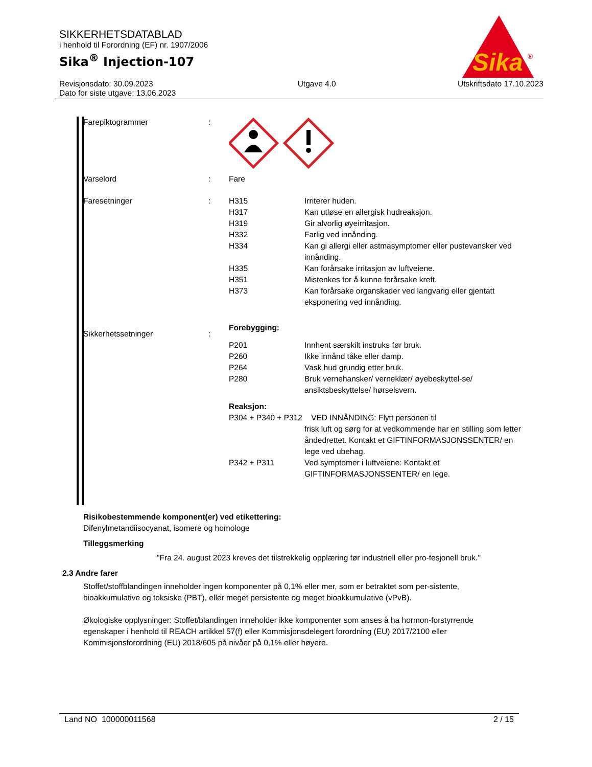SIKKERHETSDATABLAD
i henhold til Forordning (EF) nr. 1907/2006
Sika<sup>®</sup> Injection-107
Revisjonsdato: 30.09.2023
Dato for siste utgave: 13.06.2023
Utgave 4.0 Utskriftsdato 17.10.2023
Sika
®
| Farepiktogrammer | : | | |
| Varselord | : | Fare | |
| Faresetninger | : | H315 H317 H319 H332 H334 H335 H351 H373 | Irriterer huden. Kan utløse en allergisk hudreaksjon. Gir alvorlig øyeirritasjon. Farlig ved innånding. Kan gi allergi eller astmasymptomer eller pustevansker ved innånding. Kan forårsake irritasjon av luftveiene. Mistenkes for å kunne forårsake kreft. Kan forårsake organskader ved langvarig eller gjentatt eksponering ved innånding. |
| Sikkerhetssetninger | : | Forebygging: | |
| | | P201 P260 P264 P280 | Innhent særskilt instruks før bruk. Ikke innånd tåke eller damp. Vask hud grundig etter bruk. Bruk vernehansker/ verneklær/ øyebeskyttel-se/ ansiktsbeskyttelse/ hørselsvern. |
| | | Reaksjon: | |
| | | P304 + P340 + P312 VED INNÅNDING: Flytt personen til | |
| | | | frisk luft og sørg for at vedkommende har en stilling som letter åndedrettet. Kontakt et GIFTINFORMASJONSSENTER/ en lege ved ubehag. |
| | | P342 + P311 | Ved symptomer i luftveiene: Kontakt et GIFTINFORMASJONSSENTER/ en lege. |
Risikobestemmende komponent(er) ved etikettering:
Difenylmetandiisocyanat, isomere og homologe
Tilleggsmerking
"Fra 24. august 2023 kreves det tilstrekkelig opplæring før industriell eller pro-fesjonell bruk."
2.3 Andre farer
Stoffet/stoffblandingen inneholder ingen komponenter på 0,1% eller mer, som er betraktet som per-sistente, bioakkumulative og toksiske (PBT), eller meget persistente og meget bioakkumulative (vPvB).
Økologiske opplysninger: Stoffet/blandingen inneholder ikke komponenter som anses å ha hormon-forstyrrende egenskaper i henhold til REACH artikkel 57(f) eller Kommisjonsdelegert forordning (EU) 2017/2100 eller Kommisjonsforordning (EU) 2018/605 på nivåer på 0,1% eller høyere.
Land NO 100000011568 2 / 15